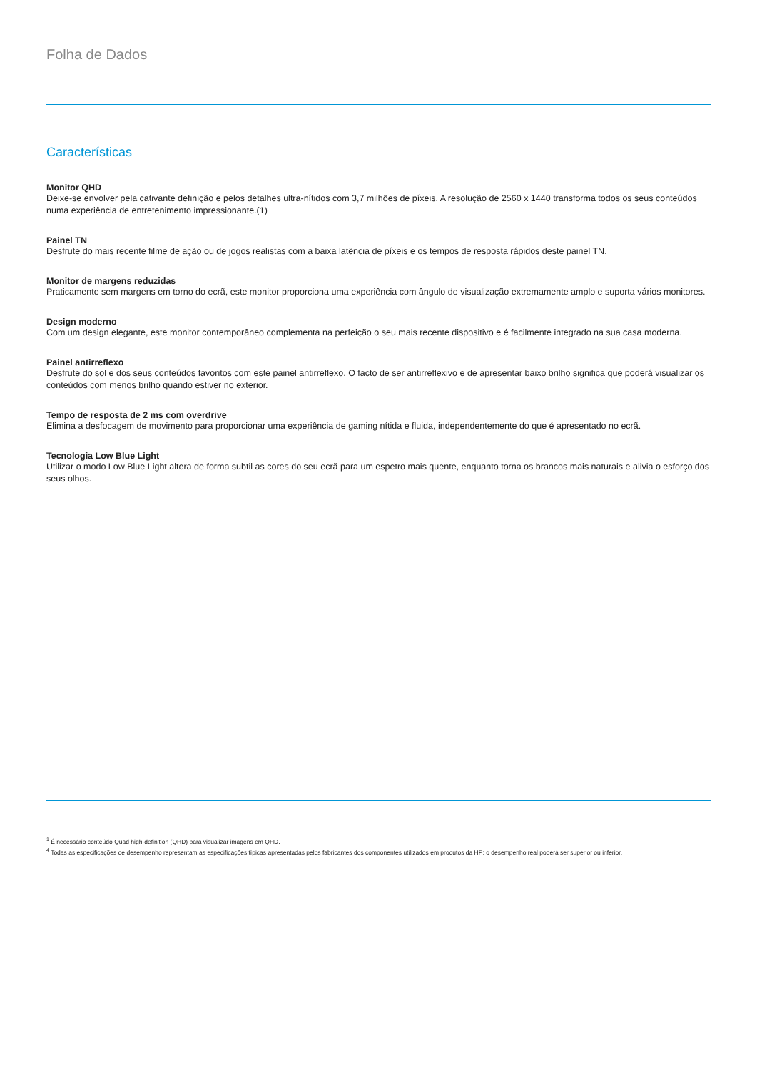Folha de Dados
Características
Monitor QHD
Deixe-se envolver pela cativante definição e pelos detalhes ultra-nítidos com 3,7 milhões de píxeis. A resolução de 2560 x 1440 transforma todos os seus conteúdos numa experiência de entretenimento impressionante.(1)
Painel TN
Desfrute do mais recente filme de ação ou de jogos realistas com a baixa latência de píxeis e os tempos de resposta rápidos deste painel TN.
Monitor de margens reduzidas
Praticamente sem margens em torno do ecrã, este monitor proporciona uma experiência com ângulo de visualização extremamente amplo e suporta vários monitores.
Design moderno
Com um design elegante, este monitor contemporâneo complementa na perfeição o seu mais recente dispositivo e é facilmente integrado na sua casa moderna.
Painel antirreflexo
Desfrute do sol e dos seus conteúdos favoritos com este painel antirreflexo. O facto de ser antirreflexivo e de apresentar baixo brilho significa que poderá visualizar os conteúdos com menos brilho quando estiver no exterior.
Tempo de resposta de 2 ms com overdrive
Elimina a desfocagem de movimento para proporcionar uma experiência de gaming nítida e fluida, independentemente do que é apresentado no ecrã.
Tecnologia Low Blue Light
Utilizar o modo Low Blue Light altera de forma subtil as cores do seu ecrã para um espetro mais quente, enquanto torna os brancos mais naturais e alivia o esforço dos seus olhos.
<sup>1</sup> É necessário conteúdo Quad high-definition (QHD) para visualizar imagens em QHD.
<sup>4</sup> Todas as especificações de desempenho representam as especificações típicas apresentadas pelos fabricantes dos componentes utilizados em produtos da HP; o desempenho real poderá ser superior ou inferior.